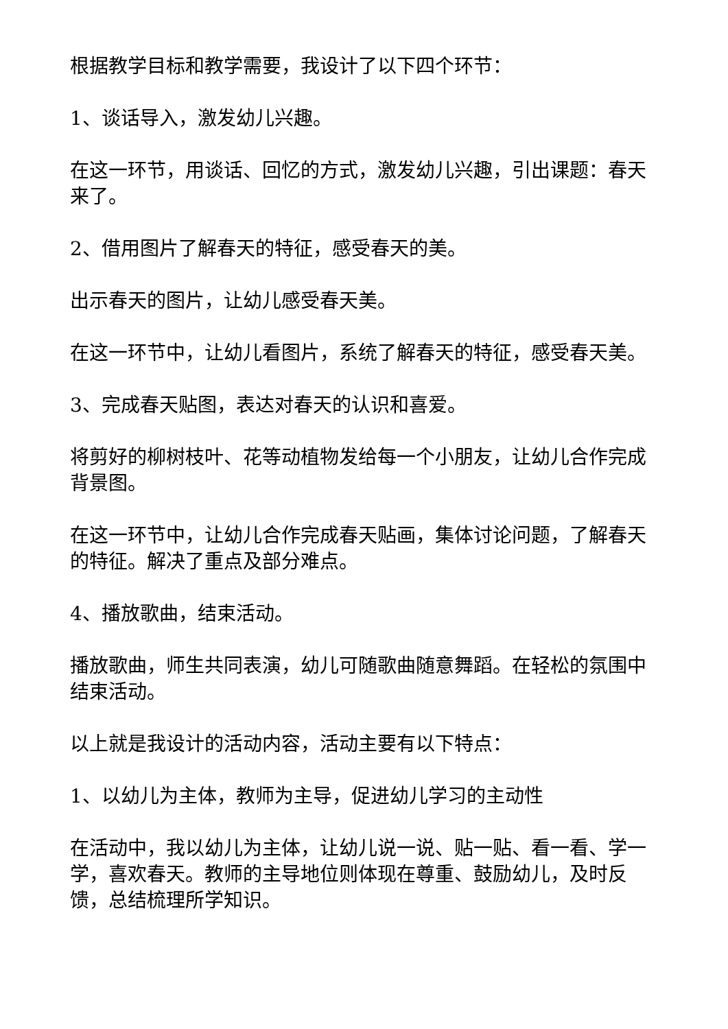根据教学目标和教学需要，我设计了以下四个环节：
1、谈话导入，激发幼儿兴趣。
在这一环节，用谈话、回忆的方式，激发幼儿兴趣，引出课题：春天来了。
2、借用图片了解春天的特征，感受春天的美。
出示春天的图片，让幼儿感受春天美。
在这一环节中，让幼儿看图片，系统了解春天的特征，感受春天美。
3、完成春天贴图，表达对春天的认识和喜爱。
将剪好的柳树枝叶、花等动植物发给每一个小朋友，让幼儿合作完成背景图。
在这一环节中，让幼儿合作完成春天贴画，集体讨论问题，了解春天的特征。解决了重点及部分难点。
4、播放歌曲，结束活动。
播放歌曲，师生共同表演，幼儿可随歌曲随意舞蹈。在轻松的氛围中结束活动。
以上就是我设计的活动内容，活动主要有以下特点：
1、以幼儿为主体，教师为主导，促进幼儿学习的主动性
在活动中，我以幼儿为主体，让幼儿说一说、贴一贴、看一看、学一学，喜欢春天。教师的主导地位则体现在尊重、鼓励幼儿，及时反馈，总结梳理所学知识。